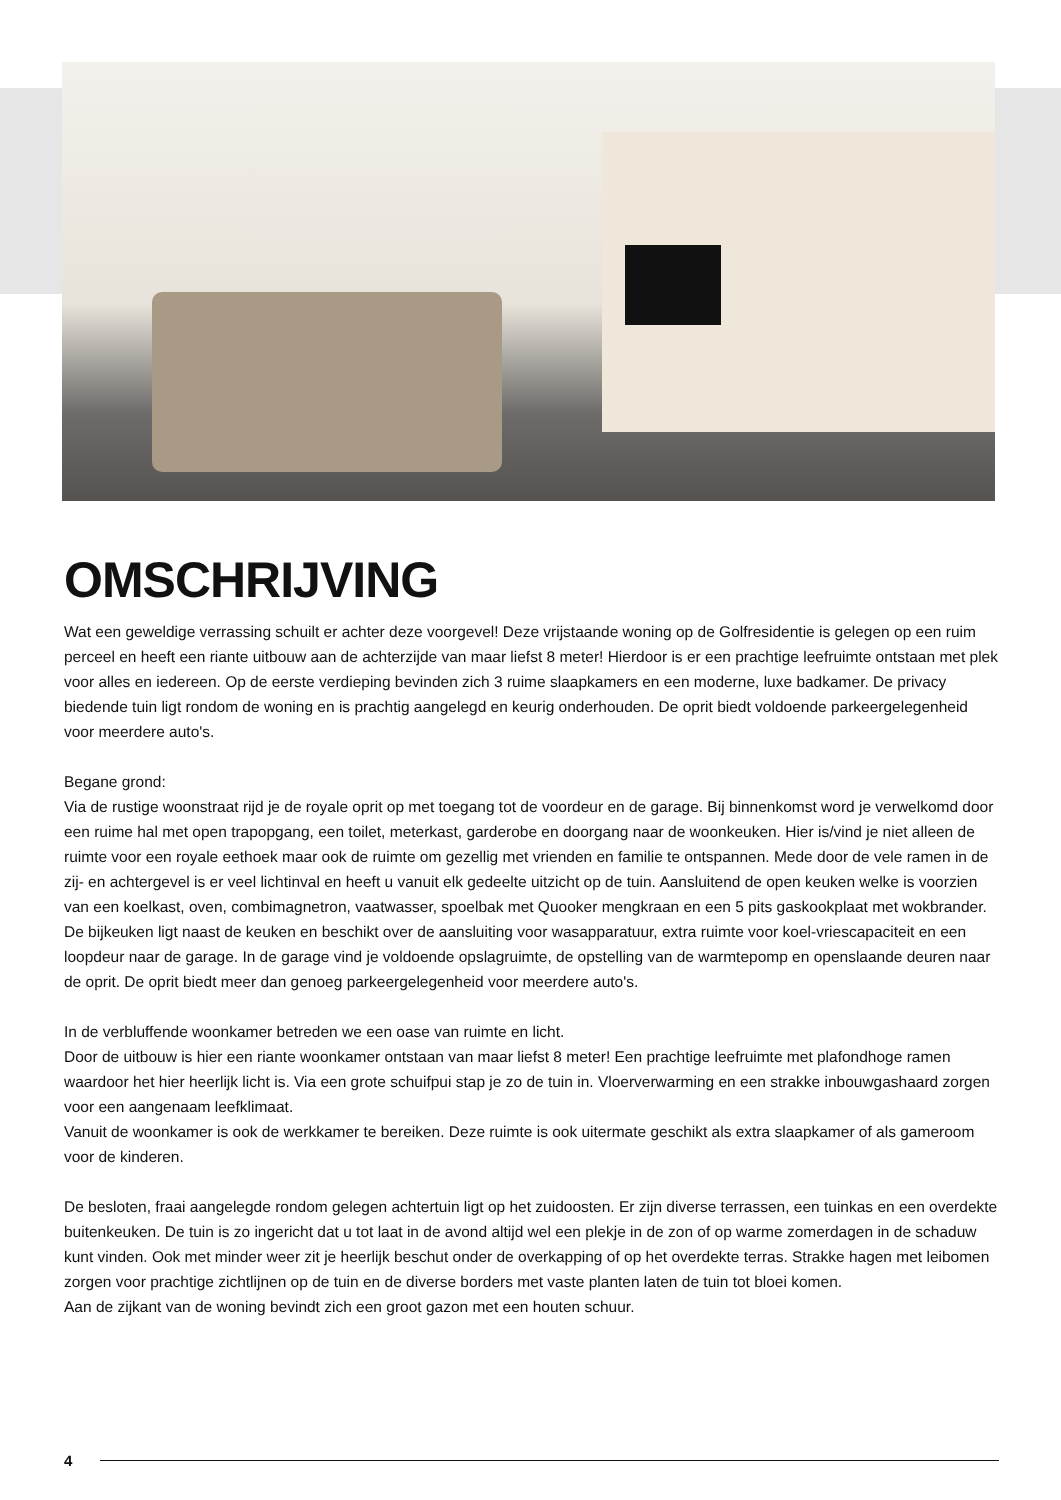OMSCHRIJVING
Wat een geweldige verrassing schuilt er achter deze voorgevel! Deze vrijstaande woning op de Golfresidentie is gelegen op een ruim perceel en heeft een riante uitbouw aan de achterzijde van maar liefst 8 meter! Hierdoor is er een prachtige leefruimte ontstaan met plek voor alles en iedereen. Op de eerste verdieping bevinden zich 3 ruime slaapkamers en een moderne, luxe badkamer. De privacy biedende tuin ligt rondom de woning en is prachtig aangelegd en keurig onderhouden. De oprit biedt voldoende parkeergelegenheid voor meerdere auto's.
Begane grond:
Via de rustige woonstraat rijd je de royale oprit op met toegang tot de voordeur en de garage. Bij binnenkomst word je verwelkomd door een ruime hal met open trapopgang, een toilet, meterkast, garderobe en doorgang naar de woonkeuken. Hier is/vind je niet alleen de ruimte voor een royale eethoek maar ook de ruimte om gezellig met vrienden en familie te ontspannen. Mede door de vele ramen in de zij- en achtergevel is er veel lichtinval en heeft u vanuit elk gedeelte uitzicht op de tuin. Aansluitend de open keuken welke is voorzien van een koelkast, oven, combimagnetron, vaatwasser, spoelbak met Quooker mengkraan en een 5 pits gaskookplaat met wokbrander. De bijkeuken ligt naast de keuken en beschikt over de aansluiting voor wasapparatuur, extra ruimte voor koel-vriescapaciteit en een loopdeur naar de garage. In de garage vind je voldoende opslagruimte, de opstelling van de warmtepomp en openslaande deuren naar de oprit. De oprit biedt meer dan genoeg parkeergelegenheid voor meerdere auto's.
In de verbluffende woonkamer betreden we een oase van ruimte en licht.
Door de uitbouw is hier een riante woonkamer ontstaan van maar liefst 8 meter! Een prachtige leefruimte met plafondhoge ramen waardoor het hier heerlijk licht is. Via een grote schuifpui stap je zo de tuin in. Vloerverwarming en een strakke inbouwgashaard zorgen voor een aangenaam leefklimaat.
Vanuit de woonkamer is ook de werkkamer te bereiken. Deze ruimte is ook uitermate geschikt als extra slaapkamer of als gameroom voor de kinderen.
De besloten, fraai aangelegde rondom gelegen achtertuin ligt op het zuidoosten. Er zijn diverse terrassen, een tuinkas en een overdekte buitenkeuken. De tuin is zo ingericht dat u tot laat in de avond altijd wel een plekje in de zon of op warme zomerdagen in de schaduw kunt vinden. Ook met minder weer zit je heerlijk beschut onder de overkapping of op het overdekte terras. Strakke hagen met leibomen zorgen voor prachtige zichtlijnen op de tuin en de diverse borders met vaste planten laten de tuin tot bloei komen.
Aan de zijkant van de woning bevindt zich een groot gazon met een houten schuur.
4